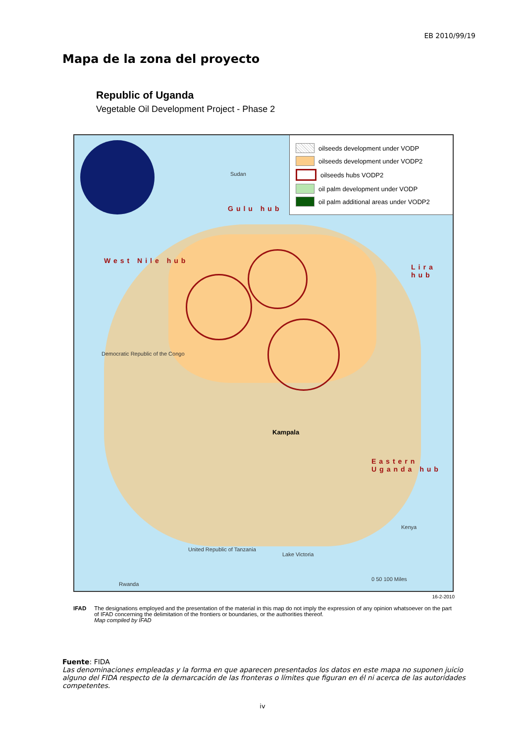EB 2010/99/19
Mapa de la zona del proyecto
Republic of Uganda
Vegetable Oil Development Project - Phase 2
oilseeds development under VODP
oilseeds development under VODP2
oilseeds hubs VODP2
oil palm development under VODP
oil palm additional areas under VODP2
Gulu hub
West Nile hub
Lira hub
Eastern Uganda hub
Sudan
Democratic Republic of the Congo
Kampala
Lake Victoria
Kenya
United Republic of Tanzania
Rwanda
0 50 100 Miles
16-2-2010
IFAD The designations employed and the presentation of the material in this map do not imply the expression of any opinion whatsoever on the part of IFAD concerning the delimitation of the frontiers or boundaries, or the authorities thereof.
Map compiled by IFAD
Fuente: FIDA
Las denominaciones empleadas y la forma en que aparecen presentados los datos en este mapa no suponen juicio alguno del FIDA respecto de la demarcación de las fronteras o límites que figuran en él ni acerca de las autoridades competentes.
iv